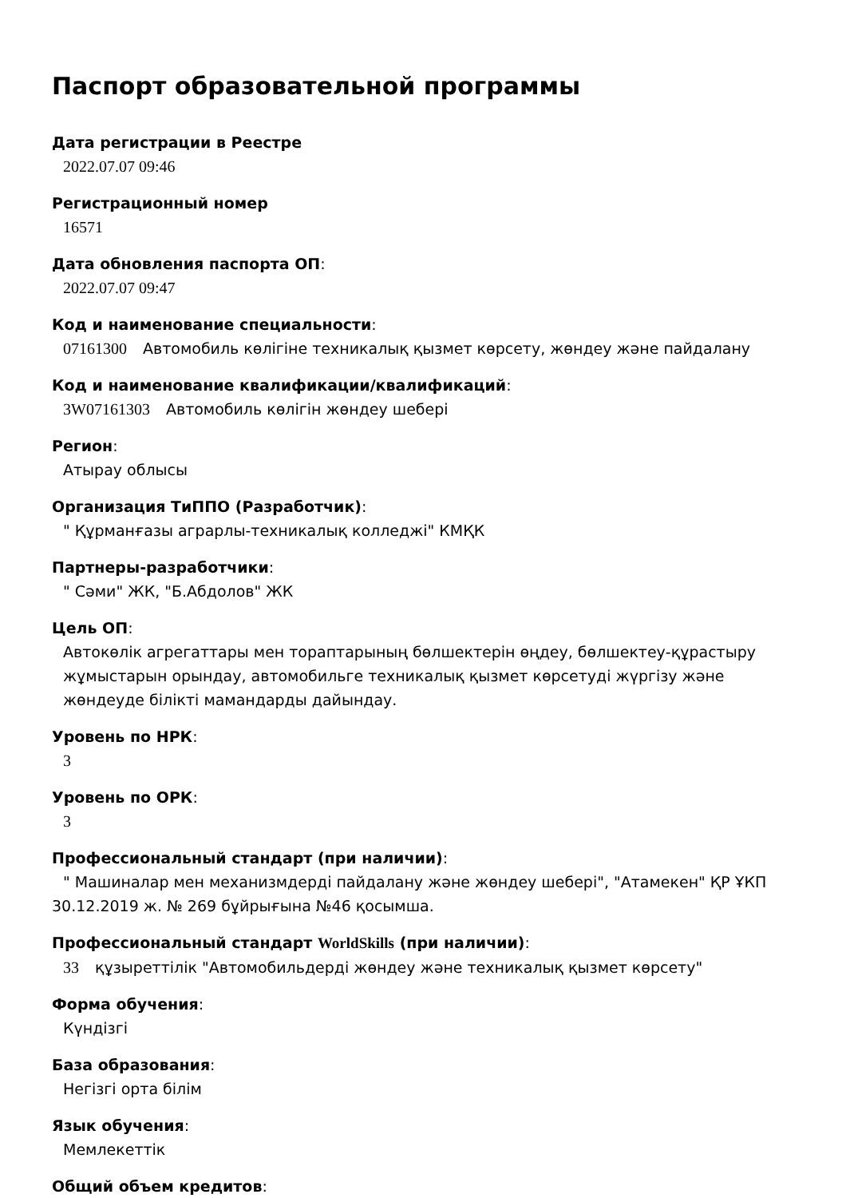Паспорт образовательной программы
Дата регистрации в Реестре
2022.07.07 09:46
Регистрационный номер
16571
Дата обновления паспорта ОП:
2022.07.07 09:47
Код и наименование специальности:
07161300 Автомобиль көлігіне техникалық қызмет көрсету, жөндеу және пайдалану
Код и наименование квалификации/квалификаций:
3W07161303 Автомобиль көлігін жөндеу шебері
Регион:
Атырау облысы
Организация ТиППО (Разработчик):
" Құрманғазы аграрлы-техникалық колледжі" КМҚК
Партнеры-разработчики:
" Сәми" ЖК, "Б.Абдолов" ЖК
Цель ОП:
Автокөлік агрегаттары мен тораптарының бөлшектерін өңдеу, бөлшектеу-құрастыру жұмыстарын орындау, автомобильге техникалық қызмет көрсетуді жүргізу және жөндеуде білікті мамандарды дайындау.
Уровень по НРК:
3
Уровень по ОРК:
3
Профессиональный стандарт (при наличии):
" Машиналар мен механизмдерді пайдалану және жөндеу шебері", "Атамекен" ҚР ҰКП 30.12.2019 ж. № 269 бұйрығына №46 қосымша.
Профессиональный стандарт WorldSkills (при наличии):
33 құзыреттілік "Автомобильдерді жөндеу және техникалық қызмет көрсету"
Форма обучения:
Күндізгі
База образования:
Негізгі орта білім
Язык обучения:
Мемлекеттік
Общий объем кредитов: